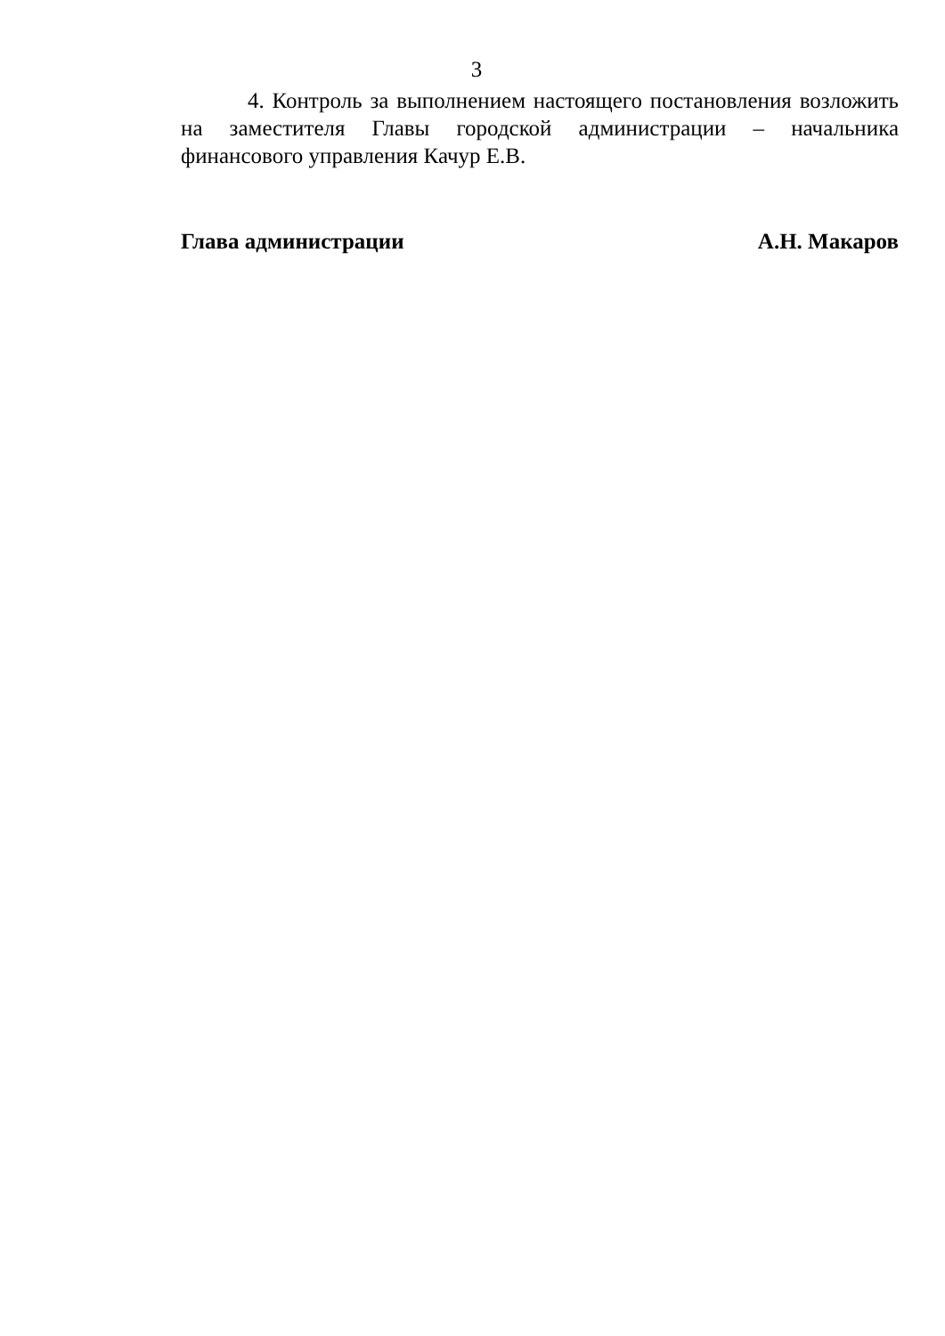3
4. Контроль за выполнением настоящего постановления возложить на заместителя Главы городской администрации – начальника финансового управления Качур Е.В.
Глава администрации А.Н. Макаров